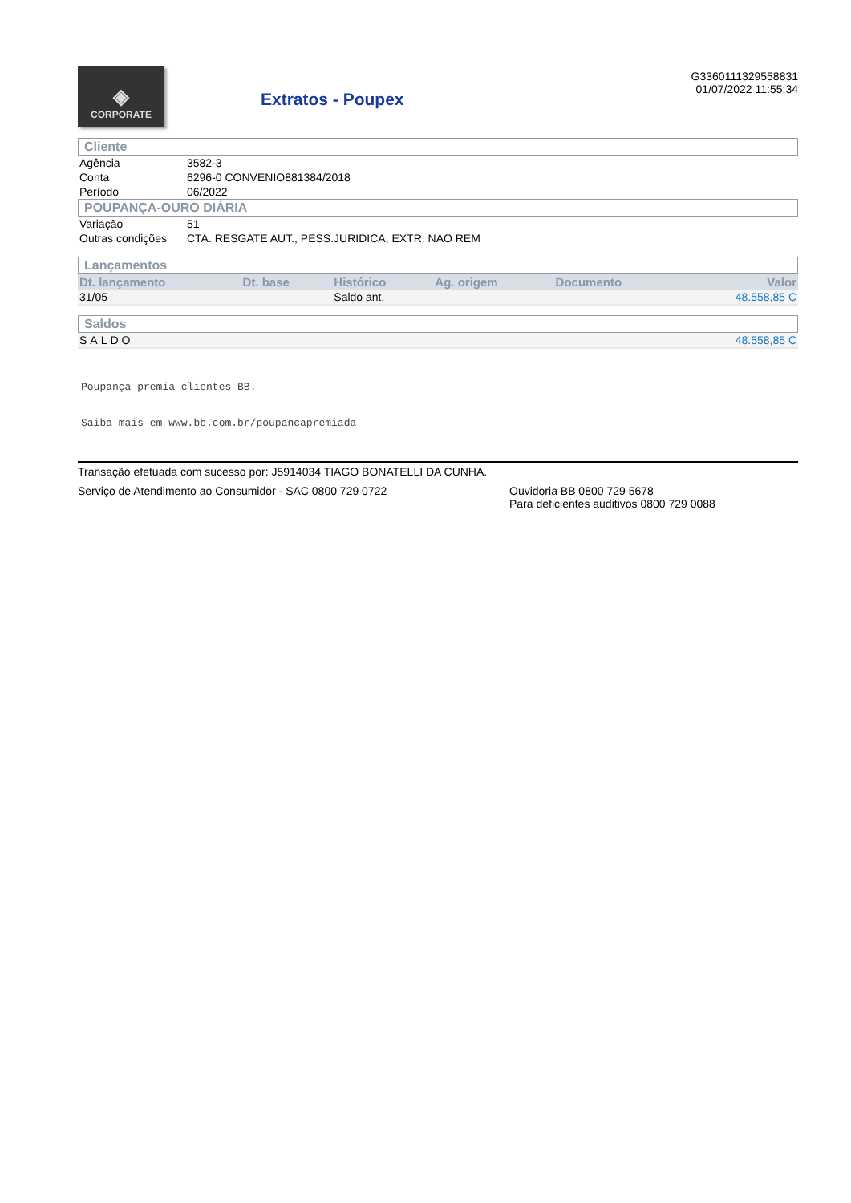◈
CORPORATE
Extratos - Poupex
G3360111329558831
01/07/2022 11:55:34
Cliente
| Agência | 3582-3 |
| Conta | 6296-0 CONVENIO881384/2018 |
| Período | 06/2022 |
POUPANÇA-OURO DIÁRIA
| Variação | 51 |
| Outras condições | CTA. RESGATE AUT., PESS.JURIDICA, EXTR. NAO REM |
Lançamentos
| Dt. lançamento | Dt. base | Histórico | Ag. origem | Documento | Valor |
| --- | --- | --- | --- | --- | --- |
| 31/05 | | Saldo ant. | | | 48.558,85 C |
Saldos
| SALDO | 48.558,85 C |
Poupança premia clientes BB.
Saiba mais em www.bb.com.br/poupancapremiada
Transação efetuada com sucesso por: J5914034 TIAGO BONATELLI DA CUNHA.
Serviço de Atendimento ao Consumidor - SAC 0800 729 0722 Ouvidoria BB 0800 729 5678
Para deficientes auditivos 0800 729 0088